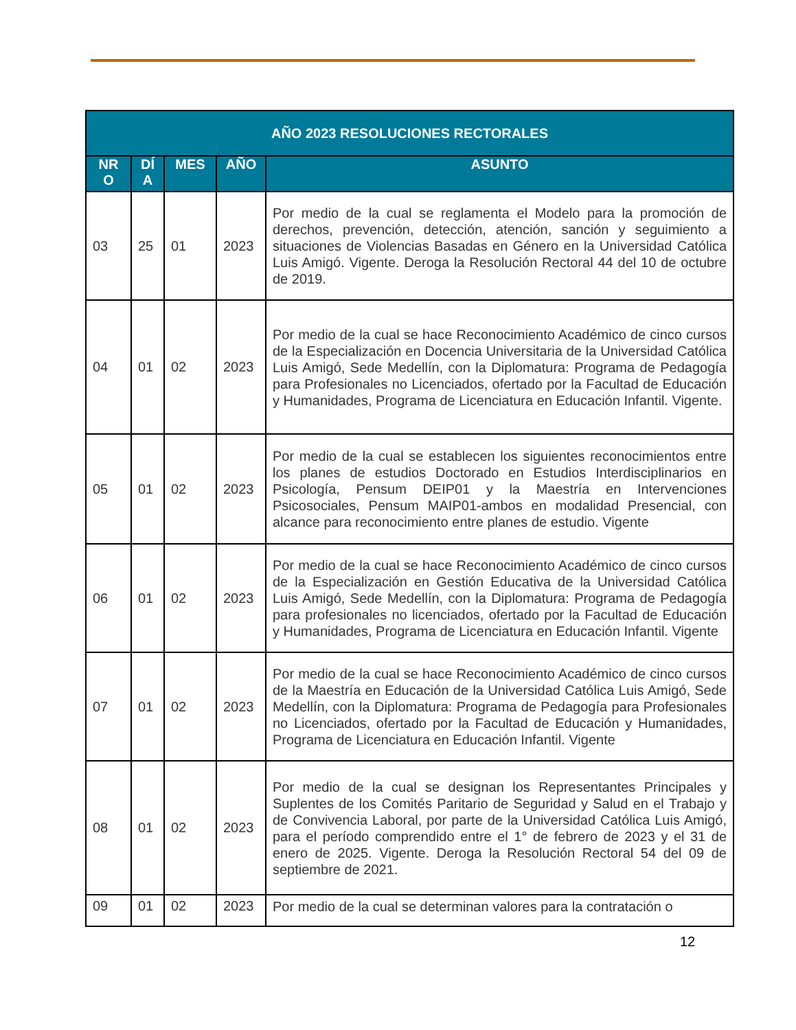| AÑO 2023 RESOLUCIONES RECTORALES | | | | |
| --- | --- | --- | --- | --- |
| NR O | DÍ A | MES | AÑO | ASUNTO |
| 03 | 25 | 01 | 2023 | Por medio de la cual se reglamenta el Modelo para la promoción de derechos, prevención, detección, atención, sanción y seguimiento a situaciones de Violencias Basadas en Género en la Universidad Católica Luis Amigó. Vigente. Deroga la Resolución Rectoral 44 del 10 de octubre de 2019. |
| 04 | 01 | 02 | 2023 | Por medio de la cual se hace Reconocimiento Académico de cinco cursos de la Especialización en Docencia Universitaria de la Universidad Católica Luis Amigó, Sede Medellín, con la Diplomatura: Programa de Pedagogía para Profesionales no Licenciados, ofertado por la Facultad de Educación y Humanidades, Programa de Licenciatura en Educación Infantil. Vigente. |
| 05 | 01 | 02 | 2023 | Por medio de la cual se establecen los siguientes reconocimientos entre los planes de estudios Doctorado en Estudios Interdisciplinarios en Psicología, Pensum DEIP01 y la Maestría en Intervenciones Psicosociales, Pensum MAIP01-ambos en modalidad Presencial, con alcance para reconocimiento entre planes de estudio. Vigente |
| 06 | 01 | 02 | 2023 | Por medio de la cual se hace Reconocimiento Académico de cinco cursos de la Especialización en Gestión Educativa de la Universidad Católica Luis Amigó, Sede Medellín, con la Diplomatura: Programa de Pedagogía para profesionales no licenciados, ofertado por la Facultad de Educación y Humanidades, Programa de Licenciatura en Educación Infantil. Vigente |
| 07 | 01 | 02 | 2023 | Por medio de la cual se hace Reconocimiento Académico de cinco cursos de la Maestría en Educación de la Universidad Católica Luis Amigó, Sede Medellín, con la Diplomatura: Programa de Pedagogía para Profesionales no Licenciados, ofertado por la Facultad de Educación y Humanidades, Programa de Licenciatura en Educación Infantil. Vigente |
| 08 | 01 | 02 | 2023 | Por medio de la cual se designan los Representantes Principales y Suplentes de los Comités Paritario de Seguridad y Salud en el Trabajo y de Convivencia Laboral, por parte de la Universidad Católica Luis Amigó, para el período comprendido entre el 1° de febrero de 2023 y el 31 de enero de 2025. Vigente. Deroga la Resolución Rectoral 54 del 09 de septiembre de 2021. |
| 09 | 01 | 02 | 2023 | Por medio de la cual se determinan valores para la contratación o |
12